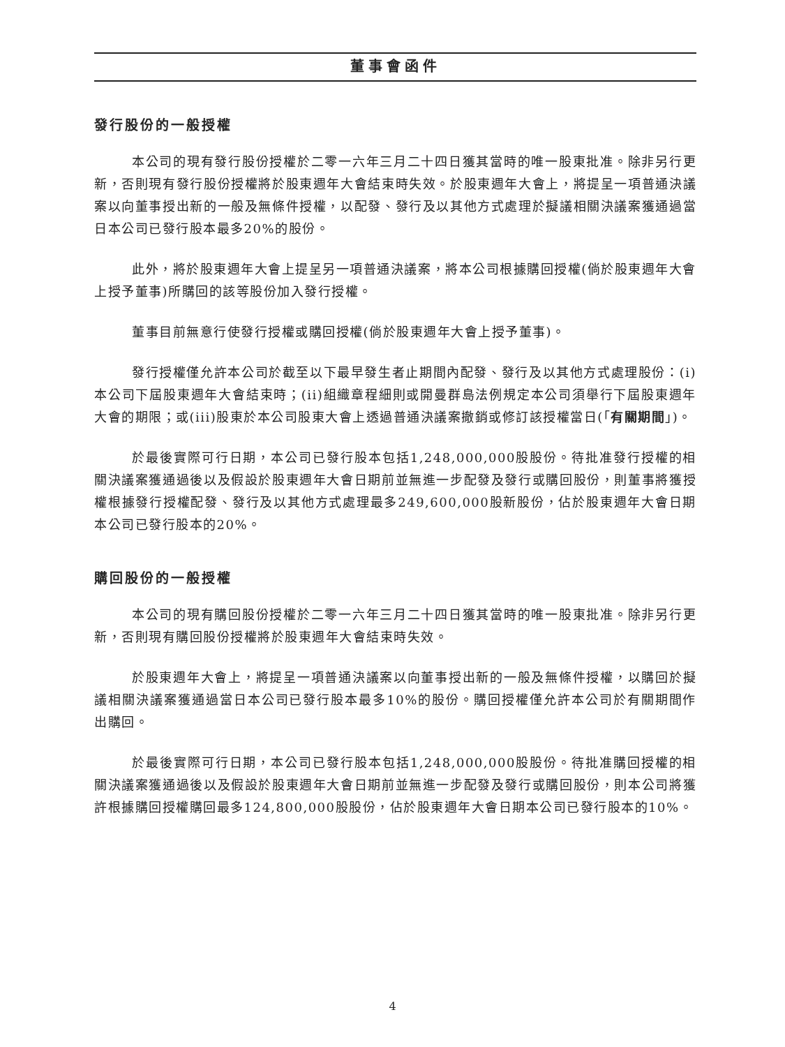董事會函件
發行股份的一般授權
本公司的現有發行股份授權於二零一六年三月二十四日獲其當時的唯一股東批准。除非另行更新，否則現有發行股份授權將於股東週年大會結束時失效。於股東週年大會上，將提呈一項普通決議案以向董事授出新的一般及無條件授權，以配發、發行及以其他方式處理於擬議相關決議案獲通過當日本公司已發行股本最多20%的股份。
此外，將於股東週年大會上提呈另一項普通決議案，將本公司根據購回授權(倘於股東週年大會上授予董事)所購回的該等股份加入發行授權。
董事目前無意行使發行授權或購回授權(倘於股東週年大會上授予董事)。
發行授權僅允許本公司於截至以下最早發生者止期間內配發、發行及以其他方式處理股份：(i)本公司下屆股東週年大會結束時；(ii)組織章程細則或開曼群島法例規定本公司須舉行下屆股東週年大會的期限；或(iii)股東於本公司股東大會上透過普通決議案撤銷或修訂該授權當日(「有關期間」)。
於最後實際可行日期，本公司已發行股本包括1,248,000,000股股份。待批准發行授權的相關決議案獲通過後以及假設於股東週年大會日期前並無進一步配發及發行或購回股份，則董事將獲授權根據發行授權配發、發行及以其他方式處理最多249,600,000股新股份，佔於股東週年大會日期本公司已發行股本的20%。
購回股份的一般授權
本公司的現有購回股份授權於二零一六年三月二十四日獲其當時的唯一股東批准。除非另行更新，否則現有購回股份授權將於股東週年大會結束時失效。
於股東週年大會上，將提呈一項普通決議案以向董事授出新的一般及無條件授權，以購回於擬議相關決議案獲通過當日本公司已發行股本最多10%的股份。購回授權僅允許本公司於有關期間作出購回。
於最後實際可行日期，本公司已發行股本包括1,248,000,000股股份。待批准購回授權的相關決議案獲通過後以及假設於股東週年大會日期前並無進一步配發及發行或購回股份，則本公司將獲許根據購回授權購回最多124,800,000股股份，佔於股東週年大會日期本公司已發行股本的10%。
4